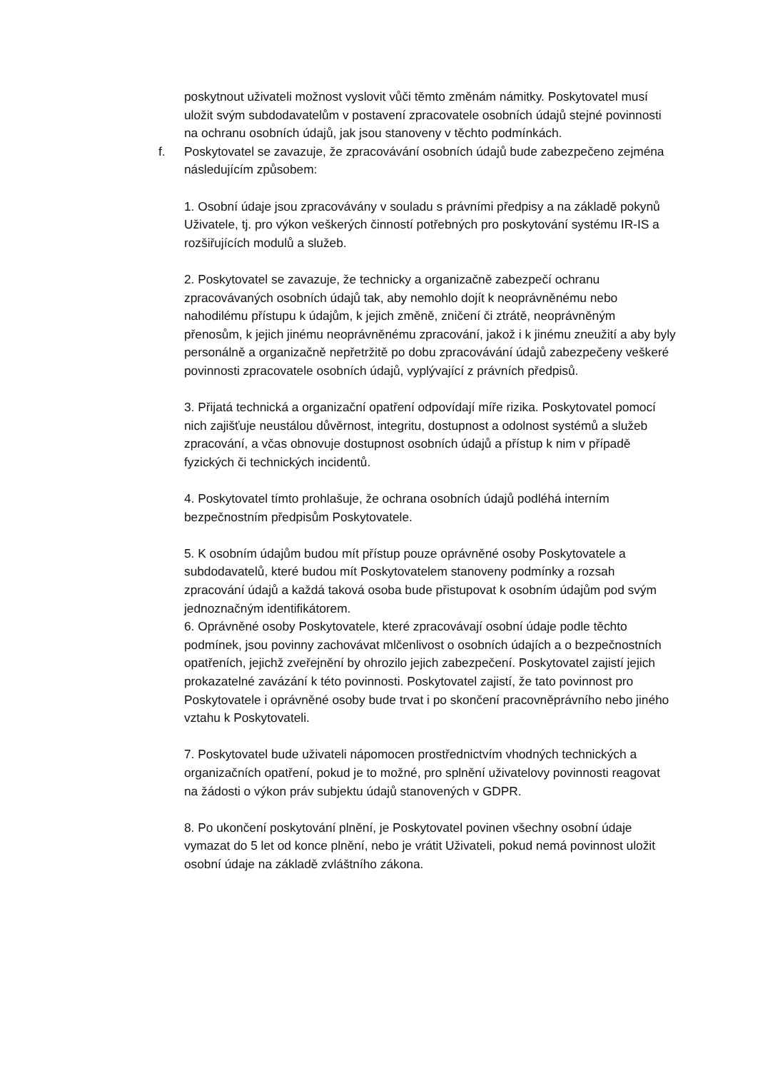poskytnout uživateli možnost vyslovit vůči těmto změnám námitky. Poskytovatel musí uložit svým subdodavatelům v postavení zpracovatele osobních údajů stejné povinnosti na ochranu osobních údajů, jak jsou stanoveny v těchto podmínkách.
f. Poskytovatel se zavazuje, že zpracovávání osobních údajů bude zabezpečeno zejména následujícím způsobem:
1. Osobní údaje jsou zpracovávány v souladu s právními předpisy a na základě pokynů Uživatele, tj. pro výkon veškerých činností potřebných pro poskytování systému IR-IS a rozšiřujících modulů a služeb.
2. Poskytovatel se zavazuje, že technicky a organizačně zabezpečí ochranu zpracovávaných osobních údajů tak, aby nemohlo dojít k neoprávněnému nebo nahodilému přístupu k údajům, k jejich změně, zničení či ztrátě, neoprávněným přenosům, k jejich jinému neoprávněnému zpracování, jakož i k jinému zneužití a aby byly personálně a organizačně nepřetržitě po dobu zpracovávání údajů zabezpečeny veškeré povinnosti zpracovatele osobních údajů, vyplývající z právních předpisů.
3. Přijatá technická a organizační opatření odpovídají míře rizika. Poskytovatel pomocí nich zajišťuje neustálou důvěrnost, integritu, dostupnost a odolnost systémů a služeb zpracování, a včas obnovuje dostupnost osobních údajů a přístup k nim v případě fyzických či technických incidentů.
4. Poskytovatel tímto prohlašuje, že ochrana osobních údajů podléhá interním bezpečnostním předpisům Poskytovatele.
5. K osobním údajům budou mít přístup pouze oprávněné osoby Poskytovatele a subdodavatelů, které budou mít Poskytovatelem stanoveny podmínky a rozsah zpracování údajů a každá taková osoba bude přistupovat k osobním údajům pod svým jednoznačným identifikátorem.
6. Oprávněné osoby Poskytovatele, které zpracovávají osobní údaje podle těchto podmínek, jsou povinny zachovávat mlčenlivost o osobních údajích a o bezpečnostních opatřeních, jejichž zveřejnění by ohrozilo jejich zabezpečení. Poskytovatel zajistí jejich prokazatelné zavázání k této povinnosti. Poskytovatel zajistí, že tato povinnost pro Poskytovatele i oprávněné osoby bude trvat i po skončení pracovněprávního nebo jiného vztahu k Poskytovateli.
7. Poskytovatel bude uživateli nápomocen prostřednictvím vhodných technických a organizačních opatření, pokud je to možné, pro splnění uživatelovy povinnosti reagovat na žádosti o výkon práv subjektu údajů stanovených v GDPR.
8. Po ukončení poskytování plnění, je Poskytovatel povinen všechny osobní údaje vymazat do 5 let od konce plnění, nebo je vrátit Uživateli, pokud nemá povinnost uložit osobní údaje na základě zvláštního zákona.